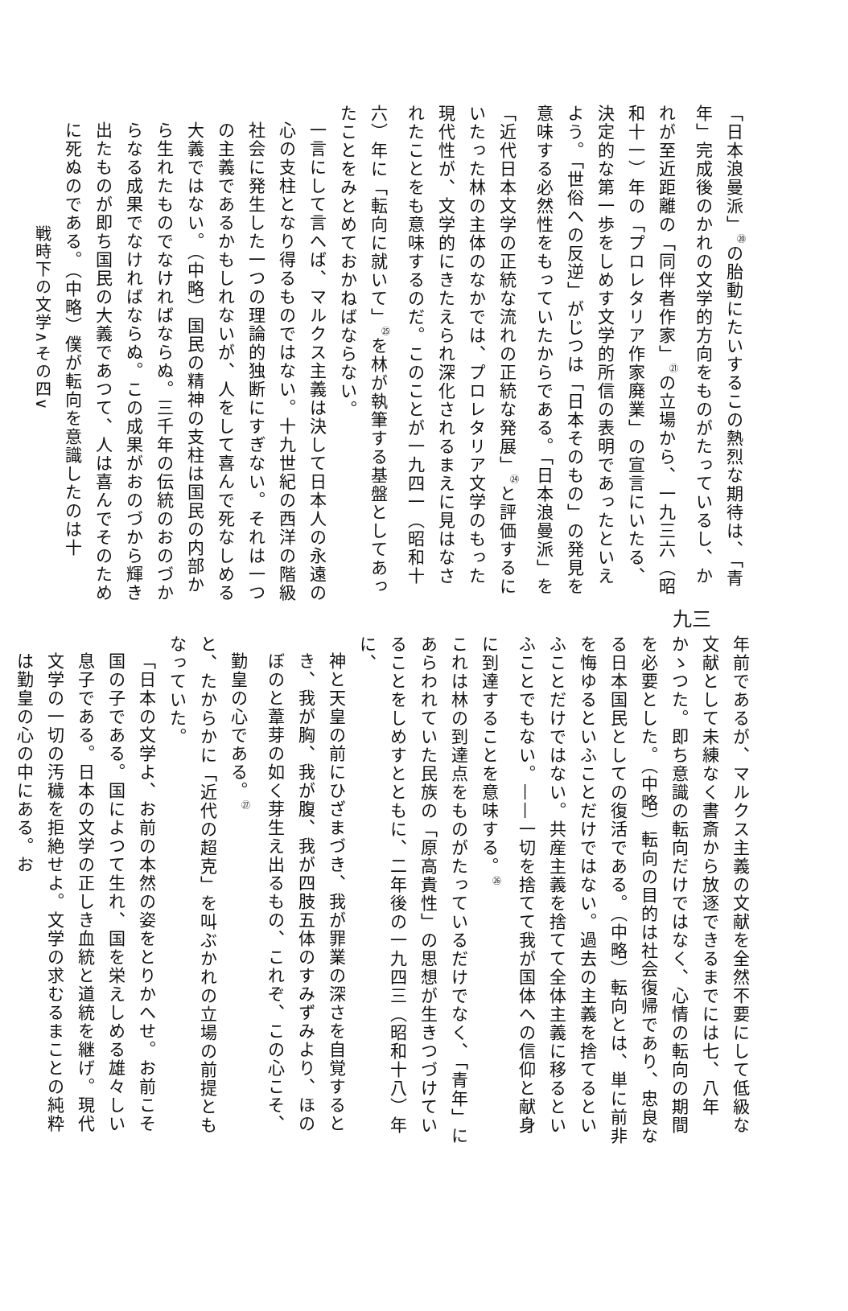「日本浪曼派」<sup>⑳</sup>の胎動にたいするこの熱烈な期待は、「青年」完成後のかれの文学的方向をものがたっているし、かれが至近距離の「同伴者作家」<sup>㉑</sup>の立場から、一九三六（昭和十一）年の「プロレタリア作家廃業」の宣言にいたる、決定的な第一歩をしめす文学的所信の表明であったといえよう。「世俗への反逆」がじつは「日本そのもの」の発見を意味する必然性をもっていたからである。「日本浪曼派」を「近代日本文学の正統な流れの正統な発展」<sup>㉔</sup>と評価するにいたった林の主体のなかでは、プロレタリア文学のもった現代性が、文学的にきたえられ深化されるまえに見はなされたことをも意味するのだ。このことが一九四一（昭和十六）年に「転向に就いて」<sup>㉕</sup>を林が執筆する基盤としてあったことをみとめておかねばならない。
一言にして言へば、マルクス主義は決して日本人の永遠の心の支柱となり得るものではない。十九世紀の西洋の階級社会に発生した一つの理論的独断にすぎない。それは一つの主義であるかもしれないが、人をして喜んで死なしめる大義ではない。（中略）国民の精神の支柱は国民の内部から生れたものでなければならぬ。三千年の伝統のおのづからなる成果でなければならぬ。この成果がおのづから輝き出たものが即ち国民の大義であつて、人は喜んでそのために死ぬのである。（中略）僕が転向を意識したのは十
戦時下の文学∧その四∨
九三
年前であるが、マルクス主義の文献を全然不要にして低級な文献として未練なく書斎から放逐できるまでには七、八年かゝつた。即ち意識の転向だけではなく、心情の転向の期間を必要とした。（中略）転向の目的は社会復帰であり、忠良なる日本国民としての復活である。（中略）転向とは、単に前非を悔ゆるといふことだけではない。過去の主義を捨てるといふことだけではない。共産主義を捨てて全体主義に移るといふことでもない。——一切を捨てて我が国体への信仰と献身に到達することを意味する。<sup>㉖</sup>
これは林の到達点をものがたっているだけでなく、「青年」にあらわれていた民族の「原高貴性」の思想が生きつづけていることをしめすとともに、二年後の一九四三（昭和十八）年に、
神と天皇の前にひざまづき、我が罪業の深さを自覚するとき、我が胸、我が腹、我が四肢五体のすみずみより、ほのぼのと葦芽の如く芽生え出るもの、これぞ、この心こそ、勤皇の心である。<sup>㉗</sup>
と、たからかに「近代の超克」を叫ぶかれの立場の前提ともなっていた。
「日本の文学よ、お前の本然の姿をとりかへせ。お前こそ国の子である。国によつて生れ、国を栄えしめる雄々しい息子である。日本の文学の正しき血統と道統を継げ。現代文学の一切の汚穢を拒絶せよ。文学の求むるまことの純粋は勤皇の心の中にある。お